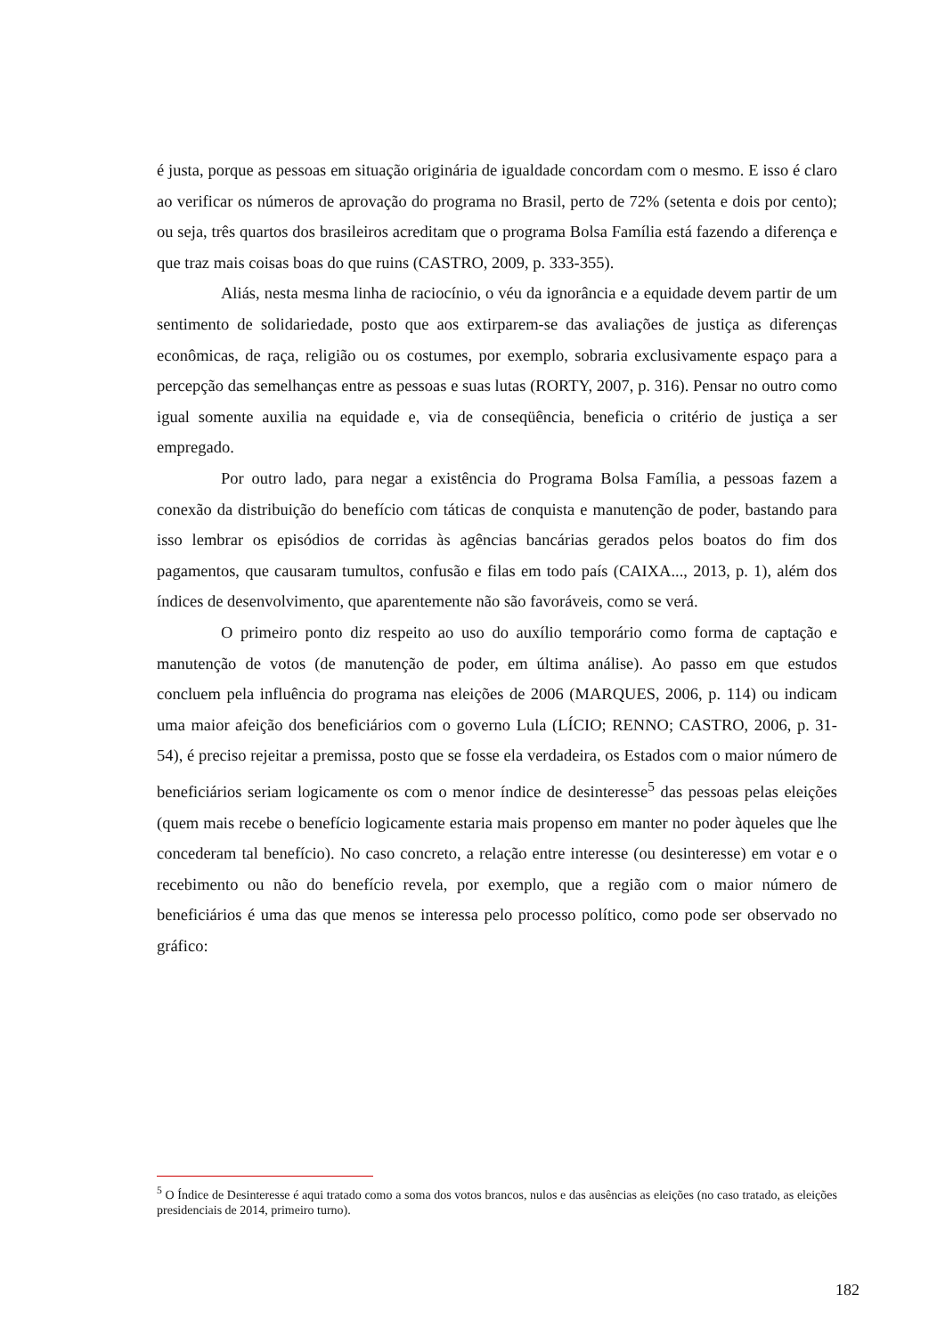é justa, porque as pessoas em situação originária de igualdade concordam com o mesmo. E isso é claro ao verificar os números de aprovação do programa no Brasil, perto de 72% (setenta e dois por cento); ou seja, três quartos dos brasileiros acreditam que o programa Bolsa Família está fazendo a diferença e que traz mais coisas boas do que ruins (CASTRO, 2009, p. 333-355).
Aliás, nesta mesma linha de raciocínio, o véu da ignorância e a equidade devem partir de um sentimento de solidariedade, posto que aos extirparem-se das avaliações de justiça as diferenças econômicas, de raça, religião ou os costumes, por exemplo, sobraria exclusivamente espaço para a percepção das semelhanças entre as pessoas e suas lutas (RORTY, 2007, p. 316). Pensar no outro como igual somente auxilia na equidade e, via de conseqüência, beneficia o critério de justiça a ser empregado.
Por outro lado, para negar a existência do Programa Bolsa Família, a pessoas fazem a conexão da distribuição do benefício com táticas de conquista e manutenção de poder, bastando para isso lembrar os episódios de corridas às agências bancárias gerados pelos boatos do fim dos pagamentos, que causaram tumultos, confusão e filas em todo país (CAIXA..., 2013, p. 1), além dos índices de desenvolvimento, que aparentemente não são favoráveis, como se verá.
O primeiro ponto diz respeito ao uso do auxílio temporário como forma de captação e manutenção de votos (de manutenção de poder, em última análise). Ao passo em que estudos concluem pela influência do programa nas eleições de 2006 (MARQUES, 2006, p. 114) ou indicam uma maior afeição dos beneficiários com o governo Lula (LÍCIO; RENNO; CASTRO, 2006, p. 31-54), é preciso rejeitar a premissa, posto que se fosse ela verdadeira, os Estados com o maior número de beneficiários seriam logicamente os com o menor índice de desinteresse<sup>5</sup> das pessoas pelas eleições (quem mais recebe o benefício logicamente estaria mais propenso em manter no poder àqueles que lhe concederam tal benefício). No caso concreto, a relação entre interesse (ou desinteresse) em votar e o recebimento ou não do benefício revela, por exemplo, que a região com o maior número de beneficiários é uma das que menos se interessa pelo processo político, como pode ser observado no gráfico:
<sup>5</sup> O Índice de Desinteresse é aqui tratado como a soma dos votos brancos, nulos e das ausências as eleições (no caso tratado, as eleições presidenciais de 2014, primeiro turno).
182